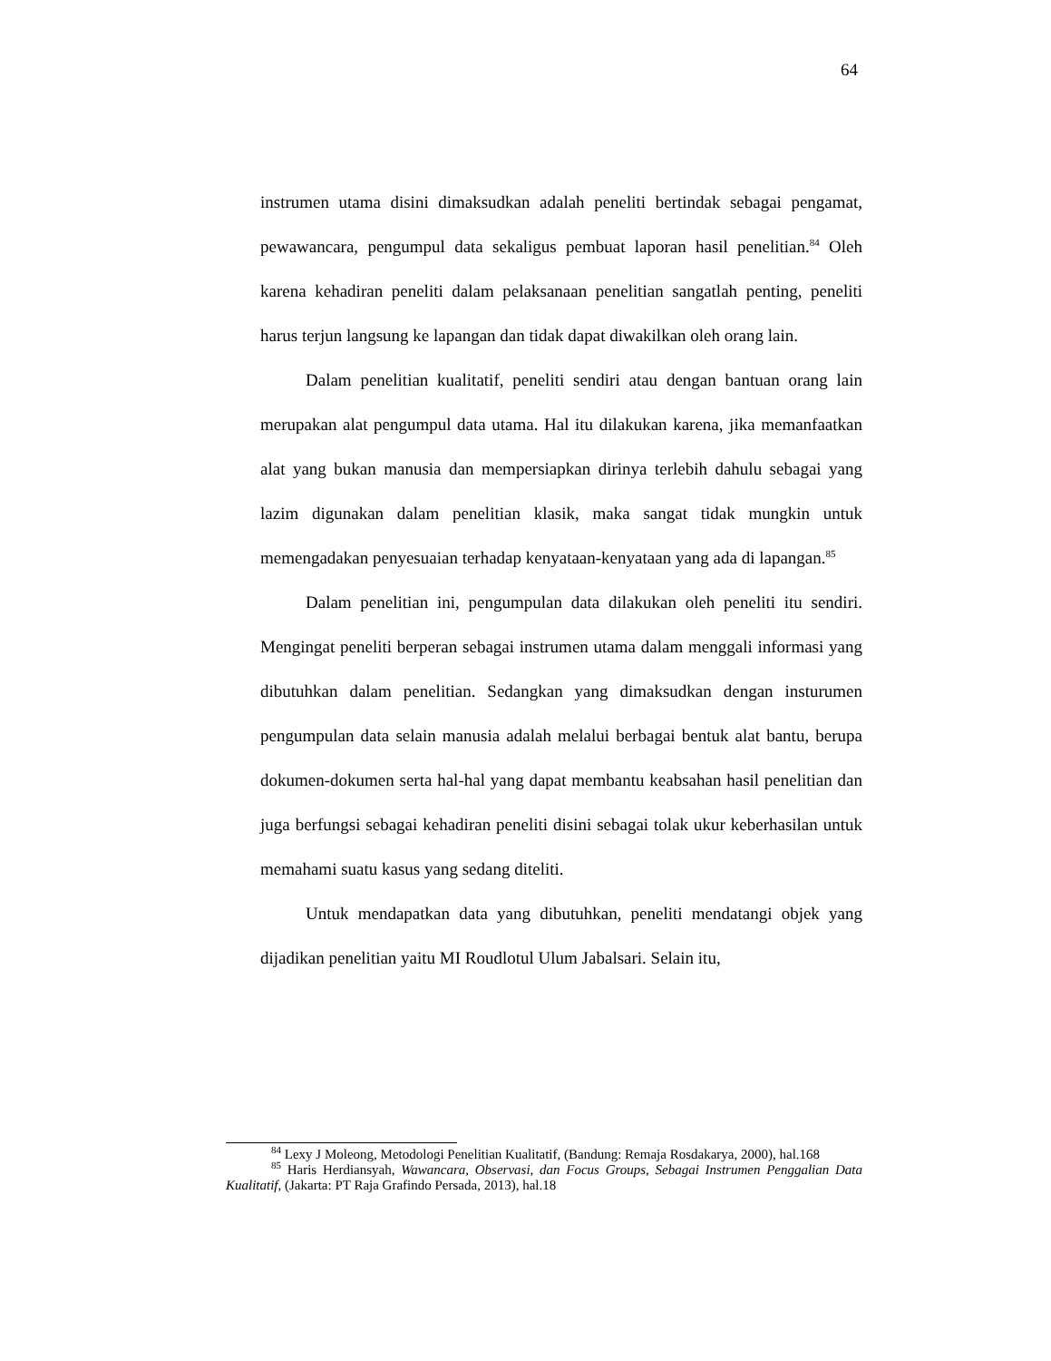64
instrumen utama disini dimaksudkan adalah peneliti bertindak sebagai pengamat, pewawancara, pengumpul data sekaligus pembuat laporan hasil penelitian.<sup>84</sup> Oleh karena kehadiran peneliti dalam pelaksanaan penelitian sangatlah penting, peneliti harus terjun langsung ke lapangan dan tidak dapat diwakilkan oleh orang lain.
Dalam penelitian kualitatif, peneliti sendiri atau dengan bantuan orang lain merupakan alat pengumpul data utama. Hal itu dilakukan karena, jika memanfaatkan alat yang bukan manusia dan mempersiapkan dirinya terlebih dahulu sebagai yang lazim digunakan dalam penelitian klasik, maka sangat tidak mungkin untuk memengadakan penyesuaian terhadap kenyataan-kenyataan yang ada di lapangan.<sup>85</sup>
Dalam penelitian ini, pengumpulan data dilakukan oleh peneliti itu sendiri. Mengingat peneliti berperan sebagai instrumen utama dalam menggali informasi yang dibutuhkan dalam penelitian. Sedangkan yang dimaksudkan dengan insturumen pengumpulan data selain manusia adalah melalui berbagai bentuk alat bantu, berupa dokumen-dokumen serta hal-hal yang dapat membantu keabsahan hasil penelitian dan juga berfungsi sebagai kehadiran peneliti disini sebagai tolak ukur keberhasilan untuk memahami suatu kasus yang sedang diteliti.
Untuk mendapatkan data yang dibutuhkan, peneliti mendatangi objek yang dijadikan penelitian yaitu MI Roudlotul Ulum Jabalsari. Selain itu,
<sup>84</sup> Lexy J Moleong, Metodologi Penelitian Kualitatif, (Bandung: Remaja Rosdakarya, 2000), hal.168
<sup>85</sup> Haris Herdiansyah, Wawancara, Observasi, dan Focus Groups, Sebagai Instrumen Penggalian Data Kualitatif, (Jakarta: PT Raja Grafindo Persada, 2013), hal.18